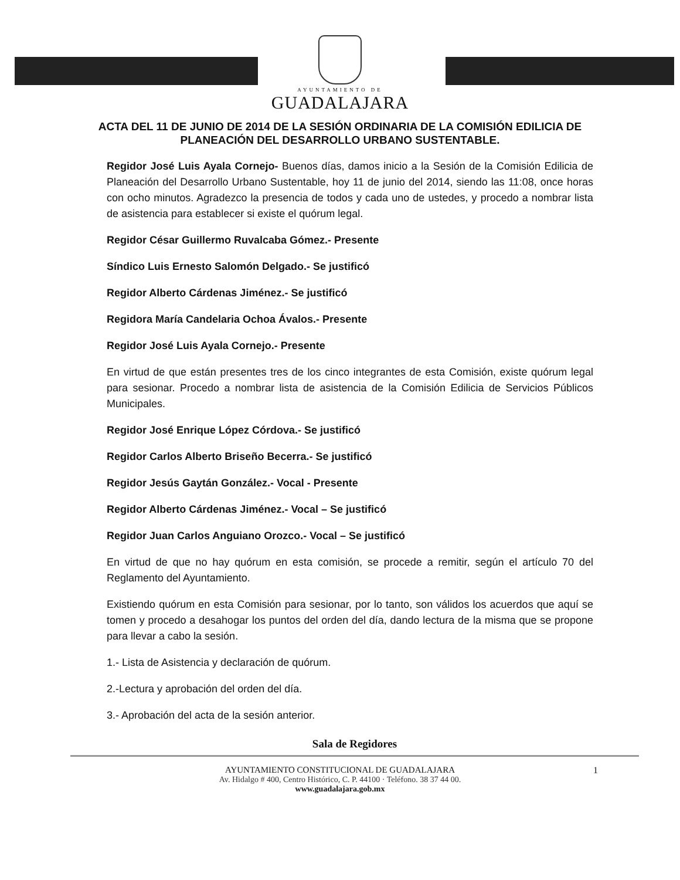AYUNTAMIENTO DE
GUADALAJARA
ACTA DEL 11 DE JUNIO DE 2014 DE LA SESIÓN ORDINARIA DE LA COMISIÓN EDILICIA DE PLANEACIÓN DEL DESARROLLO URBANO SUSTENTABLE.
Regidor José Luis Ayala Cornejo- Buenos días, damos inicio a la Sesión de la Comisión Edilicia de Planeación del Desarrollo Urbano Sustentable, hoy 11 de junio del 2014, siendo las 11:08, once horas con ocho minutos. Agradezco la presencia de todos y cada uno de ustedes, y procedo a nombrar lista de asistencia para establecer si existe el quórum legal.
Regidor César Guillermo Ruvalcaba Gómez.- Presente
Síndico Luis Ernesto Salomón Delgado.- Se justificó
Regidor Alberto Cárdenas Jiménez.- Se justificó
Regidora María Candelaria Ochoa Ávalos.- Presente
Regidor José Luis Ayala Cornejo.- Presente
En virtud de que están presentes tres de los cinco integrantes de esta Comisión, existe quórum legal para sesionar. Procedo a nombrar lista de asistencia de la Comisión Edilicia de Servicios Públicos Municipales.
Regidor José Enrique López Córdova.- Se justificó
Regidor Carlos Alberto Briseño Becerra.- Se justificó
Regidor Jesús Gaytán González.- Vocal - Presente
Regidor Alberto Cárdenas Jiménez.- Vocal – Se justificó
Regidor Juan Carlos Anguiano Orozco.- Vocal – Se justificó
En virtud de que no hay quórum en esta comisión, se procede a remitir, según el artículo 70 del Reglamento del Ayuntamiento.
Existiendo quórum en esta Comisión para sesionar, por lo tanto, son válidos los acuerdos que aquí se tomen y procedo a desahogar los puntos del orden del día, dando lectura de la misma que se propone para llevar a cabo la sesión.
1.- Lista de Asistencia y declaración de quórum.
2.-Lectura y aprobación del orden del día.
3.- Aprobación del acta de la sesión anterior.
Sala de Regidores
AYUNTAMIENTO CONSTITUCIONAL DE GUADALAJARA 1
Av. Hidalgo # 400, Centro Histórico, C. P. 44100 · Teléfono. 38 37 44 00.
www.guadalajara.gob.mx